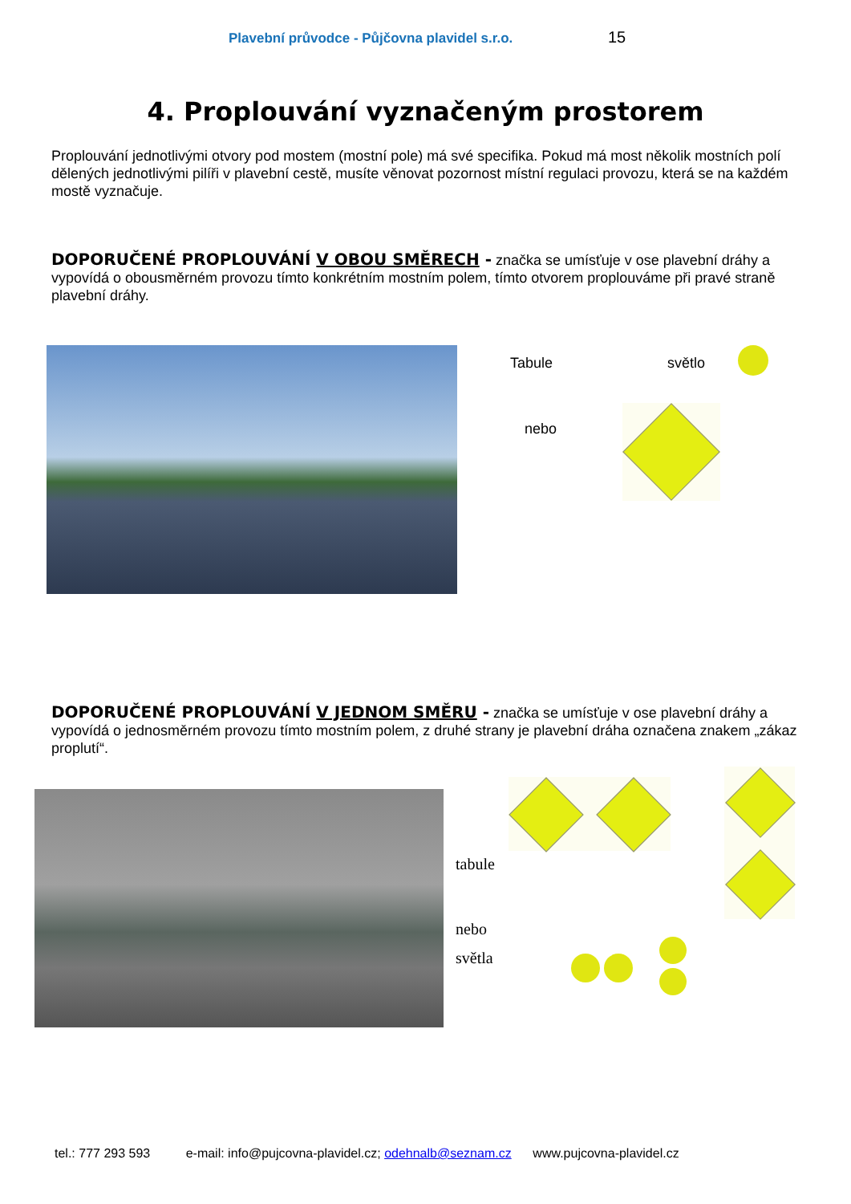Plavební průvodce - Půjčovna plavidel s.r.o. 15
4. Proplouvání vyznačeným prostorem
Proplouvání jednotlivými otvory pod mostem (mostní pole) má své specifika. Pokud má most několik mostních polí dělených jednotlivými pilíři v plavební cestě, musíte věnovat pozornost místní regulaci provozu, která se na každém mostě vyznačuje.
DOPORUČENÉ PROPLOUVÁNÍ V OBOU SMĚRECH - značka se umísťuje v ose plavební dráhy a vypovídá o obousměrném provozu tímto konkrétním mostním polem, tímto otvorem proplouváme při pravé straně plavební dráhy.
Tabule světlo
nebo
DOPORUČENÉ PROPLOUVÁNÍ V JEDNOM SMĚRU - značka se umísťuje v ose plavební dráhy a vypovídá o jednosměrném provozu tímto mostním polem, z druhé strany je plavební dráha označena znakem „zákaz proplutí“.
tabule
nebo
světla
tel.: 777 293 593 e-mail: info@pujcovna-plavidel.cz; odehnalb@seznam.cz www.pujcovna-plavidel.cz